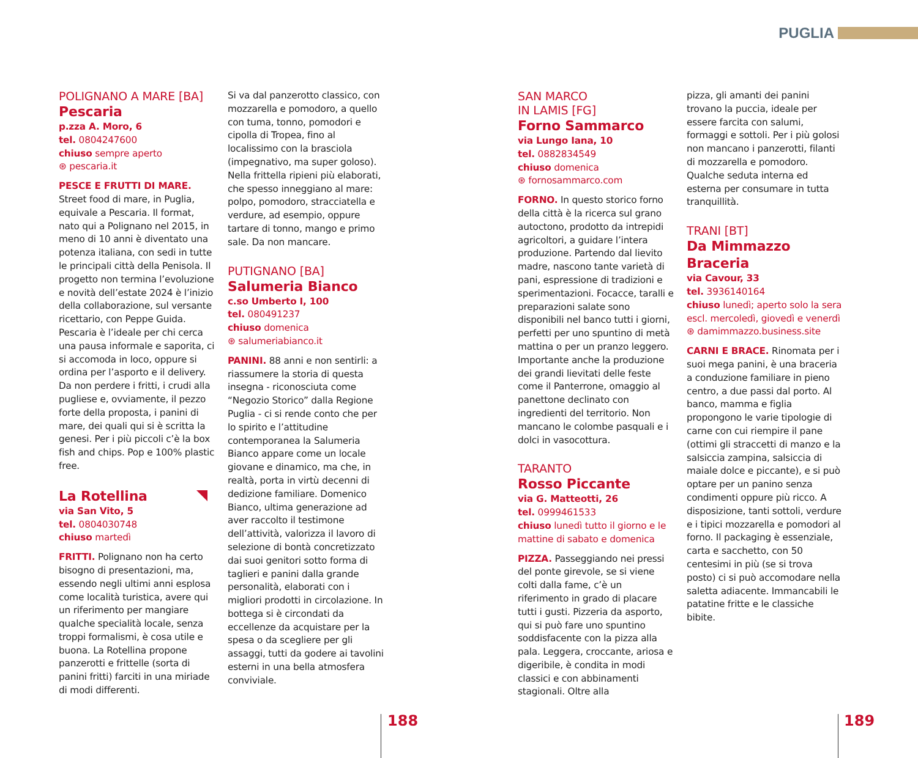PUGLIA
POLIGNANO A MARE [BA]
Pescaria
p.zza A. Moro, 6
tel. 0804247600
chiuso sempre aperto
⊛ pescaria.it
PESCE E FRUTTI DI MARE. Street food di mare, in Puglia, equivale a Pescaria. Il format, nato qui a Polignano nel 2015, in meno di 10 anni è diventato una potenza italiana, con sedi in tutte le principali città della Penisola. Il progetto non termina l’evoluzione e novità dell’estate 2024 è l’inizio della collaborazione, sul versante ricettario, con Peppe Guida. Pescaria è l’ideale per chi cerca una pausa informale e saporita, ci si accomoda in loco, oppure si ordina per l’asporto e il delivery. Da non perdere i fritti, i crudi alla pugliese e, ovviamente, il pezzo forte della proposta, i panini di mare, dei quali qui si è scritta la genesi. Per i più piccoli c’è la box fish and chips. Pop e 100% plastic free.
La Rotellina
via San Vito, 5
tel. 0804030748
chiuso martedì
FRITTI. Polignano non ha certo bisogno di presentazioni, ma, essendo negli ultimi anni esplosa come località turistica, avere qui un riferimento per mangiare qualche specialità locale, senza troppi formalismi, è cosa utile e buona. La Rotellina propone panzerotti e frittelle (sorta di panini fritti) farciti in una miriade di modi differenti.
Si va dal panzerotto classico, con mozzarella e pomodoro, a quello con tuma, tonno, pomodori e cipolla di Tropea, fino al localissimo con la brasciola (impegnativo, ma super goloso). Nella frittella ripieni più elaborati, che spesso inneggiano al mare: polpo, pomodoro, stracciatella e verdure, ad esempio, oppure tartare di tonno, mango e primo sale. Da non mancare.
PUTIGNANO [BA]
Salumeria Bianco
c.so Umberto I, 100
tel. 080491237
chiuso domenica
⊛ salumeriabianco.it
PANINI. 88 anni e non sentirli: a riassumere la storia di questa insegna - riconosciuta come “Negozio Storico” dalla Regione Puglia - ci si rende conto che per lo spirito e l’attitudine contemporanea la Salumeria Bianco appare come un locale giovane e dinamico, ma che, in realtà, porta in virtù decenni di dedizione familiare. Domenico Bianco, ultima generazione ad aver raccolto il testimone dell’attività, valorizza il lavoro di selezione di bontà concretizzato dai suoi genitori sotto forma di taglieri e panini dalla grande personalità, elaborati con i migliori prodotti in circolazione. In bottega si è circondati da eccellenze da acquistare per la spesa o da scegliere per gli assaggi, tutti da godere ai tavolini esterni in una bella atmosfera conviviale.
SAN MARCO
IN LAMIS [FG]
Forno Sammarco
via Lungo Iana, 10
tel. 0882834549
chiuso domenica
⊛ fornosammarco.com
FORNO. In questo storico forno della città è la ricerca sul grano autoctono, prodotto da intrepidi agricoltori, a guidare l’intera produzione. Partendo dal lievito madre, nascono tante varietà di pani, espressione di tradizioni e sperimentazioni. Focacce, taralli e preparazioni salate sono disponibili nel banco tutti i giorni, perfetti per uno spuntino di metà mattina o per un pranzo leggero. Importante anche la produzione dei grandi lievitati delle feste come il Panterrone, omaggio al panettone declinato con ingredienti del territorio. Non mancano le colombe pasquali e i dolci in vasocottura.
TARANTO
Rosso Piccante
via G. Matteotti, 26
tel. 0999461533
chiuso lunedì tutto il giorno e le mattine di sabato e domenica
PIZZA. Passeggiando nei pressi del ponte girevole, se si viene colti dalla fame, c’è un riferimento in grado di placare tutti i gusti. Pizzeria da asporto, qui si può fare uno spuntino soddisfacente con la pizza alla pala. Leggera, croccante, ariosa e digeribile, è condita in modi classici e con abbinamenti stagionali. Oltre alla
pizza, gli amanti dei panini trovano la puccia, ideale per essere farcita con salumi, formaggi e sottoli. Per i più golosi non mancano i panzerotti, filanti di mozzarella e pomodoro. Qualche seduta interna ed esterna per consumare in tutta tranquillità.
TRANI [BT]
Da Mimmazzo
Braceria
via Cavour, 33
tel. 3936140164
chiuso lunedì; aperto solo la sera escl. mercoledì, giovedì e venerdì
⊛ damimmazzo.business.site
CARNI E BRACE. Rinomata per i suoi mega panini, è una braceria a conduzione familiare in pieno centro, a due passi dal porto. Al banco, mamma e figlia propongono le varie tipologie di carne con cui riempire il pane (ottimi gli straccetti di manzo e la salsiccia zampina, salsiccia di maiale dolce e piccante), e si può optare per un panino senza condimenti oppure più ricco. A disposizione, tanti sottoli, verdure e i tipici mozzarella e pomodori al forno. Il packaging è essenziale, carta e sacchetto, con 50 centesimi in più (se si trova posto) ci si può accomodare nella saletta adiacente. Immancabili le patatine fritte e le classiche bibite.
188 189